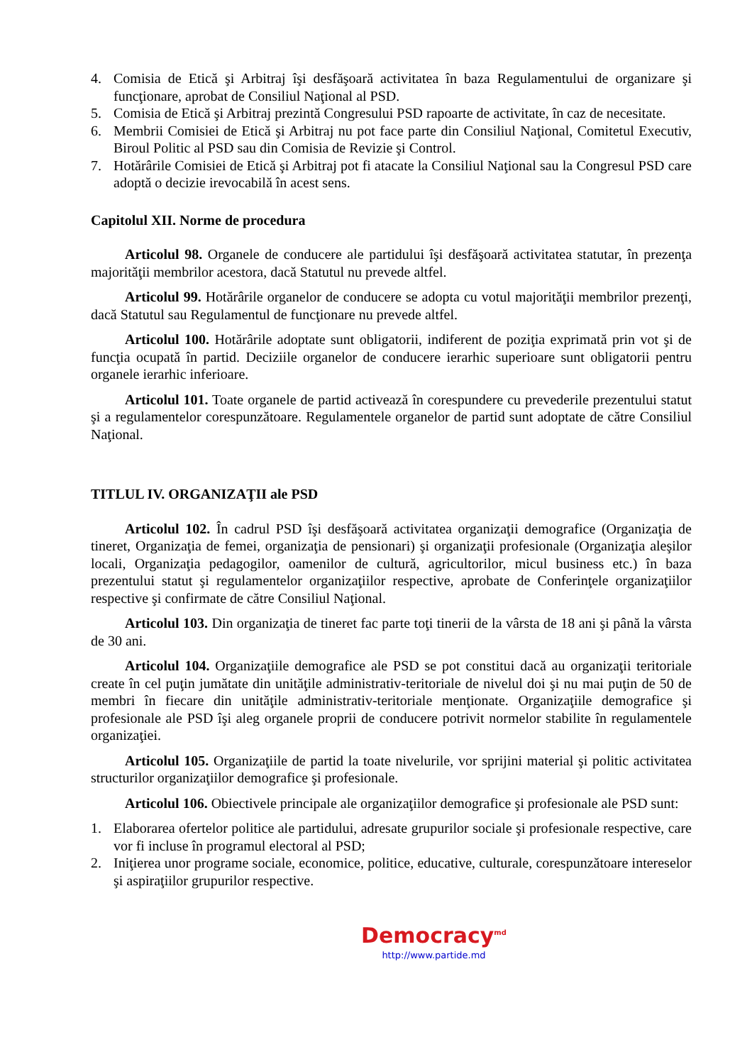4. Comisia de Etică şi Arbitraj îşi desfăşoară activitatea în baza Regulamentului de organizare şi funcţionare, aprobat de Consiliul Naţional al PSD.
5. Comisia de Etică şi Arbitraj prezintă Congresului PSD rapoarte de activitate, în caz de necesitate.
6. Membrii Comisiei de Etică şi Arbitraj nu pot face parte din Consiliul Naţional, Comitetul Executiv, Biroul Politic al PSD sau din Comisia de Revizie şi Control.
7. Hotărârile Comisiei de Etică şi Arbitraj pot fi atacate la Consiliul Naţional sau la Congresul PSD care adoptă o decizie irevocabilă în acest sens.
Capitolul XII. Norme de procedura
Articolul 98. Organele de conducere ale partidului îşi desfăşoară activitatea statutar, în prezenţa majorităţii membrilor acestora, dacă Statutul nu prevede altfel.
Articolul 99. Hotărârile organelor de conducere se adopta cu votul majorităţii membrilor prezenţi, dacă Statutul sau Regulamentul de funcţionare nu prevede altfel.
Articolul 100. Hotărârile adoptate sunt obligatorii, indiferent de poziţia exprimată prin vot şi de funcţia ocupată în partid. Deciziile organelor de conducere ierarhic superioare sunt obligatorii pentru organele ierarhic inferioare.
Articolul 101. Toate organele de partid activează în corespundere cu prevederile prezentului statut şi a regulamentelor corespunzătoare. Regulamentele organelor de partid sunt adoptate de către Consiliul Naţional.
TITLUL IV. ORGANIZAŢII ale PSD
Articolul 102. În cadrul PSD îşi desfăşoară activitatea organizaţii demografice (Organizaţia de tineret, Organizaţia de femei, organizaţia de pensionari) şi organizaţii profesionale (Organizaţia aleşilor locali, Organizaţia pedagogilor, oamenilor de cultură, agricultorilor, micul business etc.) în baza prezentului statut şi regulamentelor organizaţiilor respective, aprobate de Conferinţele organizaţiilor respective şi confirmate de către Consiliul Naţional.
Articolul 103. Din organizaţia de tineret fac parte toţi tinerii de la vârsta de 18 ani şi până la vârsta de 30 ani.
Articolul 104. Organizaţiile demografice ale PSD se pot constitui dacă au organizaţii teritoriale create în cel puţin jumătate din unităţile administrativ-teritoriale de nivelul doi şi nu mai puţin de 50 de membri în fiecare din unităţile administrativ-teritoriale menţionate. Organizaţiile demografice şi profesionale ale PSD îşi aleg organele proprii de conducere potrivit normelor stabilite în regulamentele organizaţiei.
Articolul 105. Organizaţiile de partid la toate nivelurile, vor sprijini material şi politic activitatea structurilor organizaţiilor demografice şi profesionale.
Articolul 106. Obiectivele principale ale organizaţiilor demografice şi profesionale ale PSD sunt:
1. Elaborarea ofertelor politice ale partidului, adresate grupurilor sociale şi profesionale respective, care vor fi incluse în programul electoral al PSD;
2. Iniţierea unor programe sociale, economice, politice, educative, culturale, corespunzătoare intereselor şi aspiraţiilor grupurilor respective.
Democracy<sup>md</sup>
http://www.partide.md